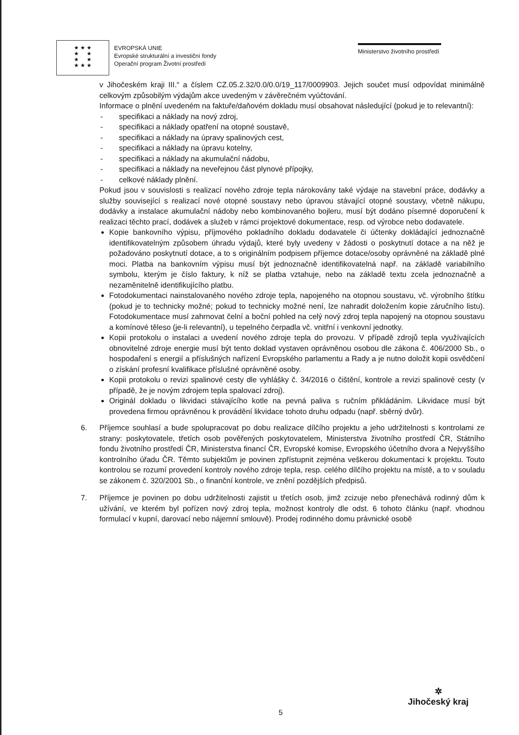★ ★ ★
★ ★
★ ★
★ ★ ★
EVROPSKÁ UNIE
Evropské strukturální a investiční fondy
Operační program Životní prostředí
Ministerstvo životního prostředí
v Jihočeském kraji III.“ a číslem CZ.05.2.32/0.0/0.0/19_117/0009903. Jejich součet musí odpovídat minimálně celkovým způsobilým výdajům akce uvedeným v závěrečném vyúčtování.
Informace o plnění uvedeném na faktuře/daňovém dokladu musí obsahovat následující (pokud je to relevantní):
- specifikaci a náklady na nový zdroj,
- specifikaci a náklady opatření na otopné soustavě,
- specifikaci a náklady na úpravy spalinových cest,
- specifikaci a náklady na úpravu kotelny,
- specifikaci a náklady na akumulační nádobu,
- specifikaci a náklady na neveřejnou část plynové přípojky,
- celkové náklady plnění.
Pokud jsou v souvislosti s realizací nového zdroje tepla nárokovány také výdaje na stavební práce, dodávky a služby související s realizací nové otopné soustavy nebo úpravou stávající otopné soustavy, včetně nákupu, dodávky a instalace akumulační nádoby nebo kombinovaného bojleru, musí být dodáno písemné doporučení k realizaci těchto prací, dodávek a služeb v rámci projektové dokumentace, resp. od výrobce nebo dodavatele.
Kopie bankovního výpisu, příjmového pokladního dokladu dodavatele či účtenky dokládající jednoznačně identifikovatelným způsobem úhradu výdajů, které byly uvedeny v žádosti o poskytnutí dotace a na něž je požadováno poskytnutí dotace, a to s originálním podpisem příjemce dotace/osoby oprávněné na základě plné moci. Platba na bankovním výpisu musí být jednoznačně identifikovatelná např. na základě variabilního symbolu, kterým je číslo faktury, k níž se platba vztahuje, nebo na základě textu zcela jednoznačně a nezaměnitelně identifikujícího platbu.
Fotodokumentaci nainstalovaného nového zdroje tepla, napojeného na otopnou soustavu, vč. výrobního štítku (pokud je to technicky možné; pokud to technicky možné není, lze nahradit doložením kopie záručního listu). Fotodokumentace musí zahrnovat čelní a boční pohled na celý nový zdroj tepla napojený na otopnou soustavu a komínové těleso (je-li relevantní), u tepelného čerpadla vč. vnitřní i venkovní jednotky.
Kopii protokolu o instalaci a uvedení nového zdroje tepla do provozu. V případě zdrojů tepla využívajících obnovitelné zdroje energie musí být tento doklad vystaven oprávněnou osobou dle zákona č. 406/2000 Sb., o hospodaření s energií a příslušných nařízení Evropského parlamentu a Rady a je nutno doložit kopii osvědčení o získání profesní kvalifikace příslušné oprávněné osoby.
Kopii protokolu o revizi spalinové cesty dle vyhlášky č. 34/2016 o čištění, kontrole a revizi spalinové cesty (v případě, že je novým zdrojem tepla spalovací zdroj).
Originál dokladu o likvidaci stávajícího kotle na pevná paliva s ručním přikládáním. Likvidace musí být provedena firmou oprávněnou k provádění likvidace tohoto druhu odpadu (např. sběrný dvůr).
6. Příjemce souhlasí a bude spolupracovat po dobu realizace dílčího projektu a jeho udržitelnosti s kontrolami ze strany: poskytovatele, třetích osob pověřených poskytovatelem, Ministerstva životního prostředí ČR, Státního fondu životního prostředí ČR, Ministerstva financí ČR, Evropské komise, Evropského účetního dvora a Nejvyššího kontrolního úřadu ČR. Těmto subjektům je povinen zpřístupnit zejména veškerou dokumentaci k projektu. Touto kontrolou se rozumí provedení kontroly nového zdroje tepla, resp. celého dílčího projektu na místě, a to v souladu se zákonem č. 320/2001 Sb., o finanční kontrole, ve znění pozdějších předpisů.
7. Příjemce je povinen po dobu udržitelnosti zajistit u třetích osob, jimž zcizuje nebo přenechává rodinný dům k užívání, ve kterém byl pořízen nový zdroj tepla, možnost kontroly dle odst. 6 tohoto článku (např. vhodnou formulací v kupní, darovací nebo nájemní smlouvě). Prodej rodinného domu právnické osobě
✲
Jihočeský kraj
5